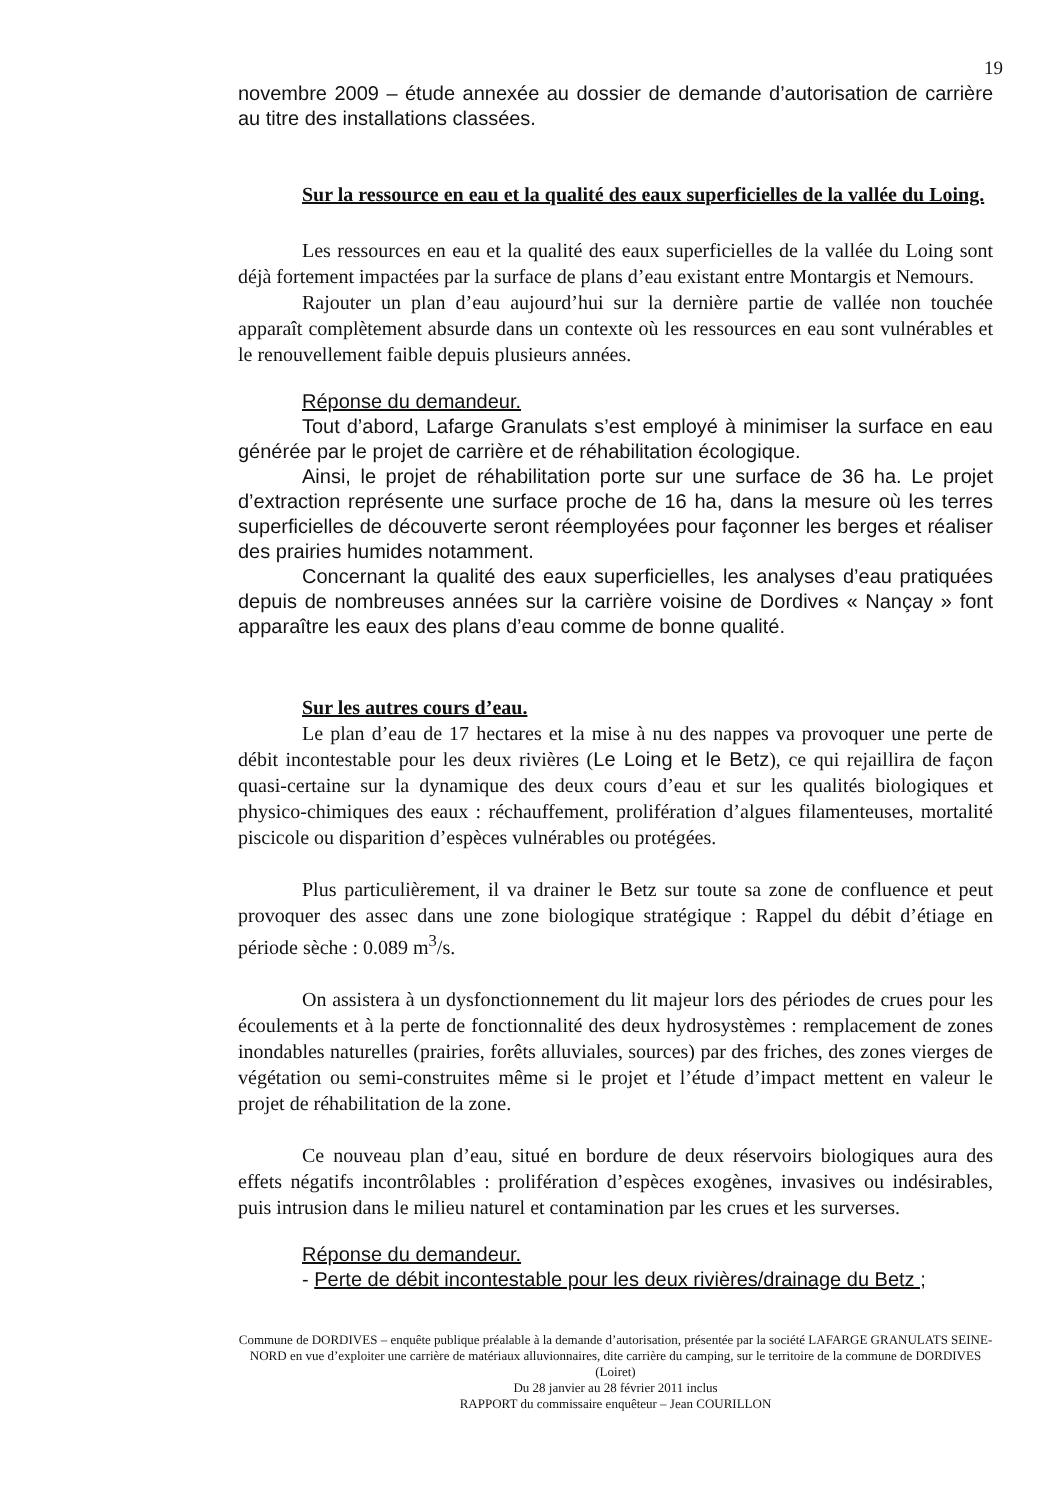19
novembre 2009 – étude annexée au dossier de demande d’autorisation de carrière au titre des installations classées.
Sur la ressource en eau et la qualité des eaux superficielles de la vallée du Loing.
Les ressources en eau et la qualité des eaux superficielles de la vallée du Loing sont déjà fortement impactées par la surface de plans d’eau existant entre Montargis et Nemours.
Rajouter un plan d’eau aujourd’hui sur la dernière partie de vallée non touchée apparaît complètement absurde dans un contexte où les ressources en eau sont vulnérables et le renouvellement faible depuis plusieurs années.
Réponse du demandeur.
Tout d’abord, Lafarge Granulats s’est employé à minimiser la surface en eau générée par le projet de carrière et de réhabilitation écologique.
Ainsi, le projet de réhabilitation porte sur une surface de 36 ha. Le projet d’extraction représente une surface proche de 16 ha, dans la mesure où les terres superficielles de découverte seront réemployées pour façonner les berges et réaliser des prairies humides notamment.
Concernant la qualité des eaux superficielles, les analyses d’eau pratiquées depuis de nombreuses années sur la carrière voisine de Dordives « Nançay » font apparaître les eaux des plans d’eau comme de bonne qualité.
Sur les autres cours d’eau.
Le plan d’eau de 17 hectares et la mise à nu des nappes va provoquer une perte de débit incontestable pour les deux rivières (Le Loing et le Betz), ce qui rejaillira de façon quasi-certaine sur la dynamique des deux cours d’eau et sur les qualités biologiques et physico-chimiques des eaux : réchauffement, prolifération d’algues filamenteuses, mortalité piscicole ou disparition d’espèces vulnérables ou protégées.
Plus particulièrement, il va drainer le Betz sur toute sa zone de confluence et peut provoquer des assec dans une zone biologique stratégique : Rappel du débit d’étiage en période sèche : 0.089 m<sup>3</sup>/s.
On assistera à un dysfonctionnement du lit majeur lors des périodes de crues pour les écoulements et à la perte de fonctionnalité des deux hydrosystèmes : remplacement de zones inondables naturelles (prairies, forêts alluviales, sources) par des friches, des zones vierges de végétation ou semi-construites même si le projet et l’étude d’impact mettent en valeur le projet de réhabilitation de la zone.
Ce nouveau plan d’eau, situé en bordure de deux réservoirs biologiques aura des effets négatifs incontrôlables : prolifération d’espèces exogènes, invasives ou indésirables, puis intrusion dans le milieu naturel et contamination par les crues et les surverses.
Réponse du demandeur.
- Perte de débit incontestable pour les deux rivières/drainage du Betz ;
Commune de DORDIVES – enquête publique préalable à la demande d’autorisation, présentée par la société LAFARGE GRANULATS SEINE-NORD en vue d’exploiter une carrière de matériaux alluvionnaires, dite carrière du camping, sur le territoire de la commune de DORDIVES (Loiret)
Du 28 janvier au 28 février 2011 inclus
RAPPORT du commissaire enquêteur – Jean COURILLON